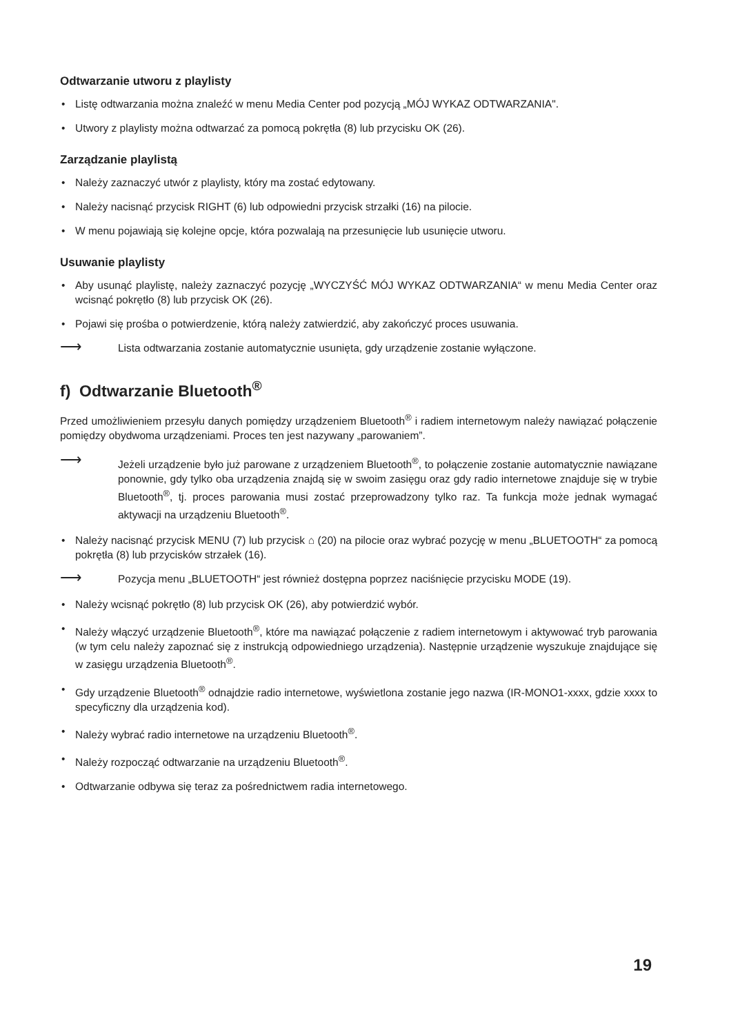Odtwarzanie utworu z playlisty
• Listę odtwarzania można znaleźć w menu Media Center pod pozycją „MÓJ WYKAZ ODTWARZANIA".
• Utwory z playlisty można odtwarzać za pomocą pokrętła (8) lub przycisku OK (26).
Zarządzanie playlistą
• Należy zaznaczyć utwór z playlisty, który ma zostać edytowany.
• Należy nacisnąć przycisk RIGHT (6) lub odpowiedni przycisk strzałki (16) na pilocie.
• W menu pojawiają się kolejne opcje, która pozwalają na przesunięcie lub usunięcie utworu.
Usuwanie playlisty
• Aby usunąć playlistę, należy zaznaczyć pozycję „WYCZYŚĆ MÓJ WYKAZ ODTWARZANIA“ w menu Media Center oraz wcisnąć pokrętło (8) lub przycisk OK (26).
• Pojawi się prośba o potwierdzenie, którą należy zatwierdzić, aby zakończyć proces usuwania.
⟶ Lista odtwarzania zostanie automatycznie usunięta, gdy urządzenie zostanie wyłączone.
f) Odtwarzanie Bluetooth<sup>®</sup>
Przed umożliwieniem przesyłu danych pomiędzy urządzeniem Bluetooth<sup>®</sup> i radiem internetowym należy nawiązać połączenie pomiędzy obydwoma urządzeniami. Proces ten jest nazywany „parowaniem”.
⟶ Jeżeli urządzenie było już parowane z urządzeniem Bluetooth<sup>®</sup>, to połączenie zostanie automatycznie nawiązane ponownie, gdy tylko oba urządzenia znajdą się w swoim zasięgu oraz gdy radio internetowe znajduje się w trybie Bluetooth<sup>®</sup>, tj. proces parowania musi zostać przeprowadzony tylko raz. Ta funkcja może jednak wymagać aktywacji na urządzeniu Bluetooth<sup>®</sup>.
• Należy nacisnąć przycisk MENU (7) lub przycisk ⌂ (20) na pilocie oraz wybrać pozycję w menu „BLUETOOTH“ za pomocą pokrętła (8) lub przycisków strzałek (16).
⟶ Pozycja menu „BLUETOOTH“ jest również dostępna poprzez naciśnięcie przycisku MODE (19).
• Należy wcisnąć pokrętło (8) lub przycisk OK (26), aby potwierdzić wybór.
• Należy włączyć urządzenie Bluetooth<sup>®</sup>, które ma nawiązać połączenie z radiem internetowym i aktywować tryb parowania (w tym celu należy zapoznać się z instrukcją odpowiedniego urządzenia). Następnie urządzenie wyszukuje znajdujące się w zasięgu urządzenia Bluetooth<sup>®</sup>.
• Gdy urządzenie Bluetooth<sup>®</sup> odnajdzie radio internetowe, wyświetlona zostanie jego nazwa (IR-MONO1-xxxx, gdzie xxxx to specyficzny dla urządzenia kod).
• Należy wybrać radio internetowe na urządzeniu Bluetooth<sup>®</sup>.
• Należy rozpocząć odtwarzanie na urządzeniu Bluetooth<sup>®</sup>.
• Odtwarzanie odbywa się teraz za pośrednictwem radia internetowego.
19